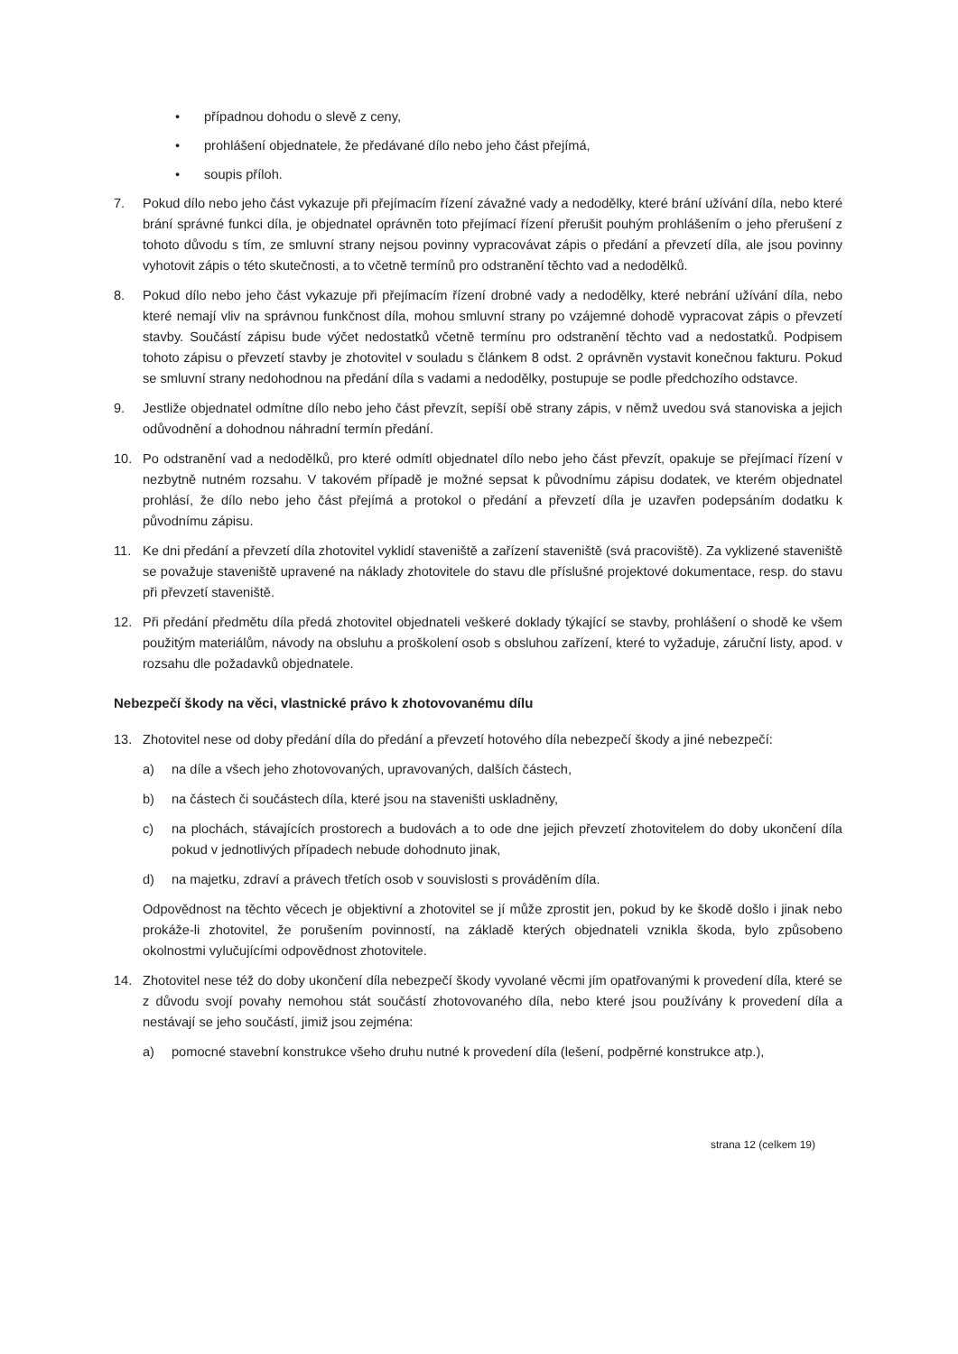• případnou dohodu o slevě z ceny,
• prohlášení objednatele, že předávané dílo nebo jeho část přejímá,
• soupis příloh.
7. Pokud dílo nebo jeho část vykazuje při přejímacím řízení závažné vady a nedodělky, které brání užívání díla, nebo které brání správné funkci díla, je objednatel oprávněn toto přejímací řízení přerušit pouhým prohlášením o jeho přerušení z tohoto důvodu s tím, ze smluvní strany nejsou povinny vypracovávat zápis o předání a převzetí díla, ale jsou povinny vyhotovit zápis o této skutečnosti, a to včetně termínů pro odstranění těchto vad a nedodělků.
8. Pokud dílo nebo jeho část vykazuje při přejímacím řízení drobné vady a nedodělky, které nebrání užívání díla, nebo které nemají vliv na správnou funkčnost díla, mohou smluvní strany po vzájemné dohodě vypracovat zápis o převzetí stavby. Součástí zápisu bude výčet nedostatků včetně termínu pro odstranění těchto vad a nedostatků. Podpisem tohoto zápisu o převzetí stavby je zhotovitel v souladu s článkem 8 odst. 2 oprávněn vystavit konečnou fakturu. Pokud se smluvní strany nedohodnou na předání díla s vadami a nedodělky, postupuje se podle předchozího odstavce.
9. Jestliže objednatel odmítne dílo nebo jeho část převzít, sepíší obě strany zápis, v němž uvedou svá stanoviska a jejich odůvodnění a dohodnou náhradní termín předání.
10. Po odstranění vad a nedodělků, pro které odmítl objednatel dílo nebo jeho část převzít, opakuje se přejímací řízení v nezbytně nutném rozsahu. V takovém případě je možné sepsat k původnímu zápisu dodatek, ve kterém objednatel prohlásí, že dílo nebo jeho část přejímá a protokol o předání a převzetí díla je uzavřen podepsáním dodatku k původnímu zápisu.
11. Ke dni předání a převzetí díla zhotovitel vyklidí staveniště a zařízení staveniště (svá pracoviště). Za vyklizené staveniště se považuje staveniště upravené na náklady zhotovitele do stavu dle příslušné projektové dokumentace, resp. do stavu při převzetí staveniště.
12. Při předání předmětu díla předá zhotovitel objednateli veškeré doklady týkající se stavby, prohlášení o shodě ke všem použitým materiálům, návody na obsluhu a proškolení osob s obsluhou zařízení, které to vyžaduje, záruční listy, apod. v rozsahu dle požadavků objednatele.
Nebezpečí škody na věci, vlastnické právo k zhotovovanému dílu
13. Zhotovitel nese od doby předání díla do předání a převzetí hotového díla nebezpečí škody a jiné nebezpečí:
a) na díle a všech jeho zhotovovaných, upravovaných, dalších částech,
b) na částech či součástech díla, které jsou na staveništi uskladněny,
c) na plochách, stávajících prostorech a budovách a to ode dne jejich převzetí zhotovitelem do doby ukončení díla pokud v jednotlivých případech nebude dohodnuto jinak,
d) na majetku, zdraví a právech třetích osob v souvislosti s prováděním díla.
Odpovědnost na těchto věcech je objektivní a zhotovitel se jí může zprostit jen, pokud by ke škodě došlo i jinak nebo prokáže-li zhotovitel, že porušením povinností, na základě kterých objednateli vznikla škoda, bylo způsobeno okolnostmi vylučujícími odpovědnost zhotovitele.
14. Zhotovitel nese též do doby ukončení díla nebezpečí škody vyvolané věcmi jím opatřovanými k provedení díla, které se z důvodu svojí povahy nemohou stát součástí zhotovovaného díla, nebo které jsou používány k provedení díla a nestávají se jeho součástí, jimiž jsou zejména:
a) pomocné stavební konstrukce všeho druhu nutné k provedení díla (lešení, podpěrné konstrukce atp.),
strana 12 (celkem 19)